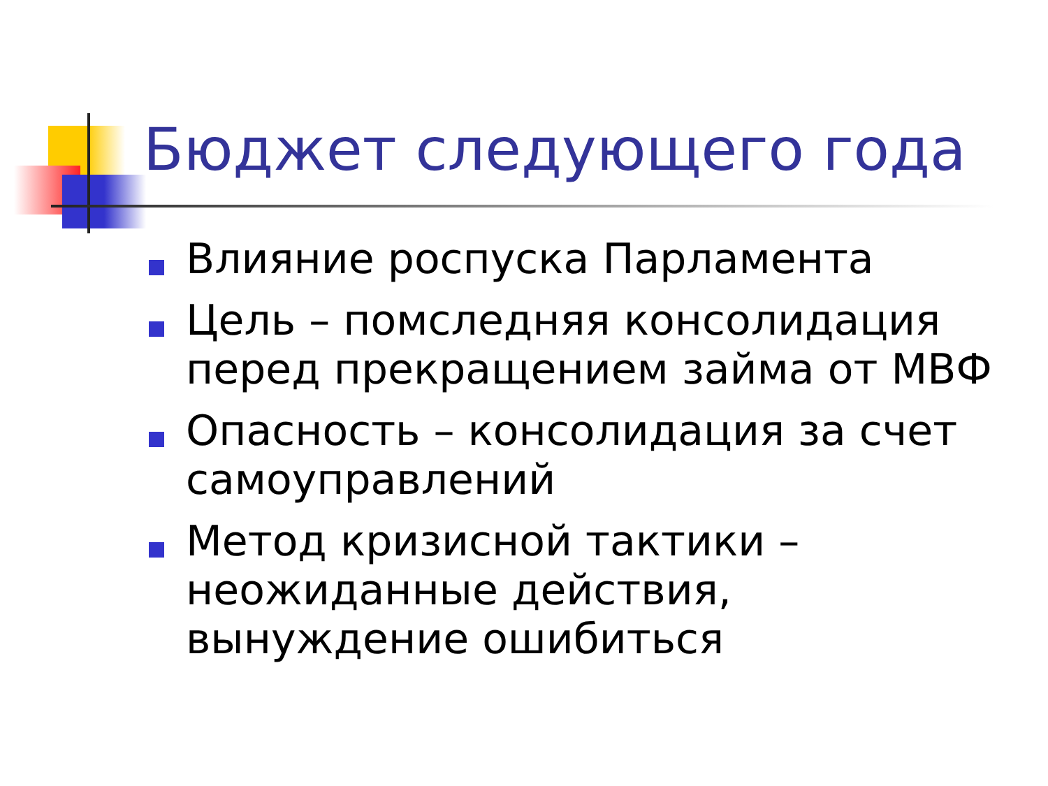Бюджет следующего года
Влияние роспуска Парламента
Цель – помследняя консолидация перед прекращением займа от МВФ
Опасность – консолидация за счет самоуправлений
Метод кризисной тактики – неожиданные действия, вынуждение ошибиться